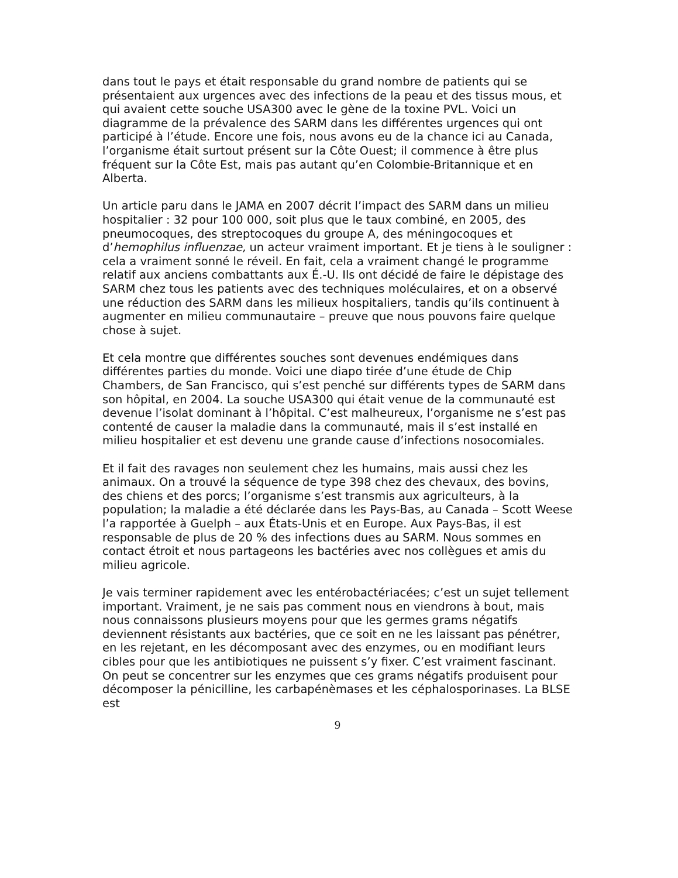dans tout le pays et était responsable du grand nombre de patients qui se présentaient aux urgences avec des infections de la peau et des tissus mous, et qui avaient cette souche USA300 avec le gène de la toxine PVL. Voici un diagramme de la prévalence des SARM dans les différentes urgences qui ont participé à l’étude. Encore une fois, nous avons eu de la chance ici au Canada, l’organisme était surtout présent sur la Côte Ouest; il commence à être plus fréquent sur la Côte Est, mais pas autant qu’en Colombie-Britannique et en Alberta.
Un article paru dans le JAMA en 2007 décrit l’impact des SARM dans un milieu hospitalier : 32 pour 100 000, soit plus que le taux combiné, en 2005, des pneumocoques, des streptocoques du groupe A, des méningocoques et d’hemophilus influenzae, un acteur vraiment important. Et je tiens à le souligner : cela a vraiment sonné le réveil. En fait, cela a vraiment changé le programme relatif aux anciens combattants aux É.-U. Ils ont décidé de faire le dépistage des SARM chez tous les patients avec des techniques moléculaires, et on a observé une réduction des SARM dans les milieux hospitaliers, tandis qu’ils continuent à augmenter en milieu communautaire – preuve que nous pouvons faire quelque chose à sujet.
Et cela montre que différentes souches sont devenues endémiques dans différentes parties du monde. Voici une diapo tirée d’une étude de Chip Chambers, de San Francisco, qui s’est penché sur différents types de SARM dans son hôpital, en 2004. La souche USA300 qui était venue de la communauté est devenue l’isolat dominant à l’hôpital. C’est malheureux, l’organisme ne s’est pas contenté de causer la maladie dans la communauté, mais il s’est installé en milieu hospitalier et est devenu une grande cause d’infections nosocomiales.
Et il fait des ravages non seulement chez les humains, mais aussi chez les animaux. On a trouvé la séquence de type 398 chez des chevaux, des bovins, des chiens et des porcs; l’organisme s’est transmis aux agriculteurs, à la population; la maladie a été déclarée dans les Pays-Bas, au Canada – Scott Weese l’a rapportée à Guelph – aux États-Unis et en Europe. Aux Pays-Bas, il est responsable de plus de 20 % des infections dues au SARM. Nous sommes en contact étroit et nous partageons les bactéries avec nos collègues et amis du milieu agricole.
Je vais terminer rapidement avec les entérobactériacées; c’est un sujet tellement important. Vraiment, je ne sais pas comment nous en viendrons à bout, mais nous connaissons plusieurs moyens pour que les germes grams négatifs deviennent résistants aux bactéries, que ce soit en ne les laissant pas pénétrer, en les rejetant, en les décomposant avec des enzymes, ou en modifiant leurs cibles pour que les antibiotiques ne puissent s’y fixer. C’est vraiment fascinant. On peut se concentrer sur les enzymes que ces grams négatifs produisent pour décomposer la pénicilline, les carbapénèmases et les céphalosporinases. La BLSE est
9